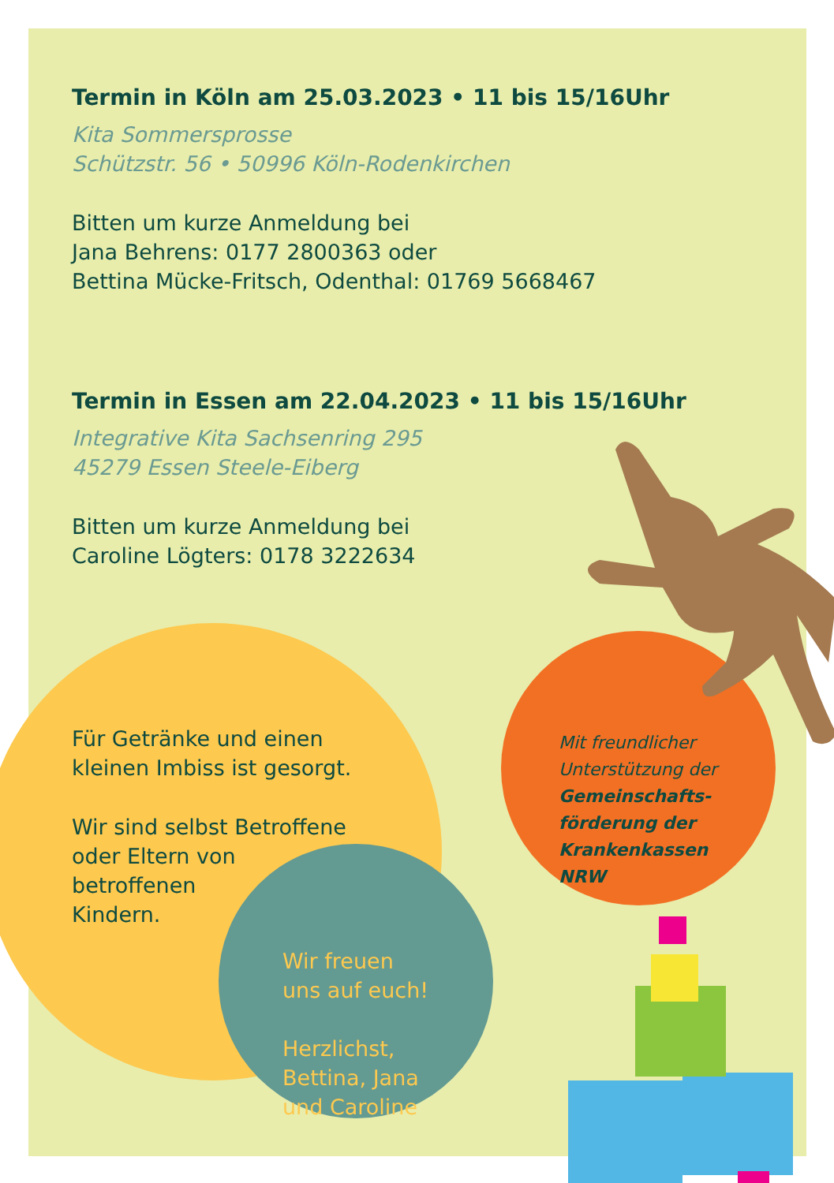Termin in Köln am 25.03.2023 • 11 bis 15/16Uhr
Kita Sommersprosse
Schützstr. 56 • 50996 Köln-Rodenkirchen
Bitten um kurze Anmeldung bei
Jana Behrens: 0177 2800363 oder
Bettina Mücke-Fritsch, Odenthal: 01769 5668467
Termin in Essen am 22.04.2023 • 11 bis 15/16Uhr
Integrative Kita Sachsenring 295
45279 Essen Steele-Eiberg
Bitten um kurze Anmeldung bei
Caroline Lögters: 0178 3222634
Für Getränke und einen
kleinen Imbiss ist gesorgt.
Wir sind selbst Betroffene
oder Eltern von
betroffenen
Kindern.
Mit freundlicher
Unterstützung der
Gemeinschafts-
förderung der
Krankenkassen
NRW
Wir freuen
uns auf euch!
Herzlichst,
Bettina, Jana
und Caroline